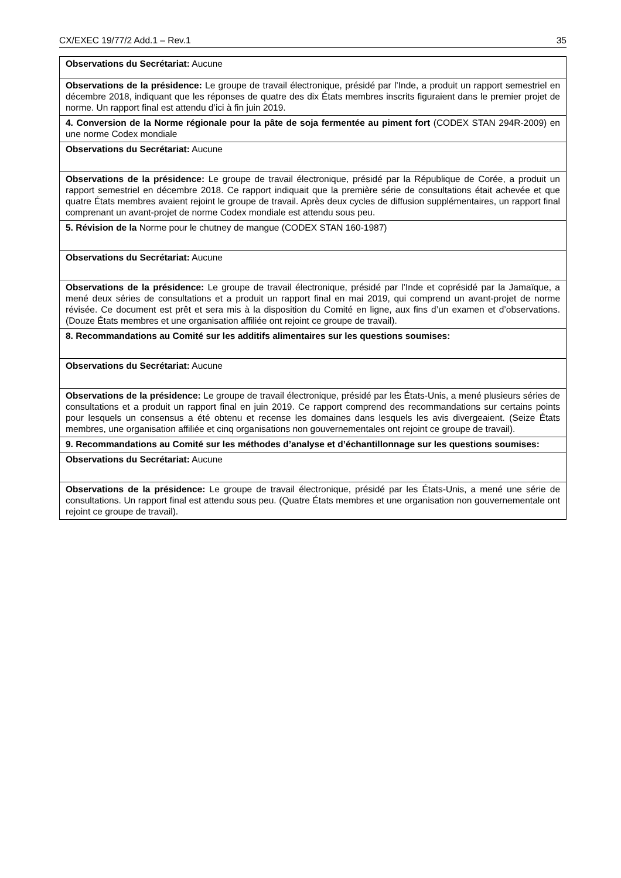CX/EXEC 19/77/2 Add.1 – Rev.1 35
| Observations du Secrétariat: Aucune |
| Observations de la présidence: Le groupe de travail électronique, présidé par l’Inde, a produit un rapport semestriel en décembre 2018, indiquant que les réponses de quatre des dix États membres inscrits figuraient dans le premier projet de norme. Un rapport final est attendu d’ici à fin juin 2019. |
| 4. Conversion de la Norme régionale pour la pâte de soja fermentée au piment fort (CODEX STAN 294R-2009) en une norme Codex mondiale |
| Observations du Secrétariat: Aucune |
| Observations de la présidence: Le groupe de travail électronique, présidé par la République de Corée, a produit un rapport semestriel en décembre 2018. Ce rapport indiquait que la première série de consultations était achevée et que quatre États membres avaient rejoint le groupe de travail. Après deux cycles de diffusion supplémentaires, un rapport final comprenant un avant-projet de norme Codex mondiale est attendu sous peu. |
| 5. Révision de la Norme pour le chutney de mangue (CODEX STAN 160-1987) |
| Observations du Secrétariat: Aucune |
| Observations de la présidence: Le groupe de travail électronique, présidé par l’Inde et coprésidé par la Jamaïque, a mené deux séries de consultations et a produit un rapport final en mai 2019, qui comprend un avant-projet de norme révisée. Ce document est prêt et sera mis à la disposition du Comité en ligne, aux fins d’un examen et d’observations. (Douze États membres et une organisation affiliée ont rejoint ce groupe de travail). |
| 8. Recommandations au Comité sur les additifs alimentaires sur les questions soumises: |
| Observations du Secrétariat: Aucune |
| Observations de la présidence: Le groupe de travail électronique, présidé par les États-Unis, a mené plusieurs séries de consultations et a produit un rapport final en juin 2019. Ce rapport comprend des recommandations sur certains points pour lesquels un consensus a été obtenu et recense les domaines dans lesquels les avis divergeaient. (Seize États membres, une organisation affiliée et cinq organisations non gouvernementales ont rejoint ce groupe de travail). |
| 9. Recommandations au Comité sur les méthodes d’analyse et d’échantillonnage sur les questions soumises: |
| Observations du Secrétariat: Aucune |
| Observations de la présidence: Le groupe de travail électronique, présidé par les États-Unis, a mené une série de consultations. Un rapport final est attendu sous peu. (Quatre États membres et une organisation non gouvernementale ont rejoint ce groupe de travail). |